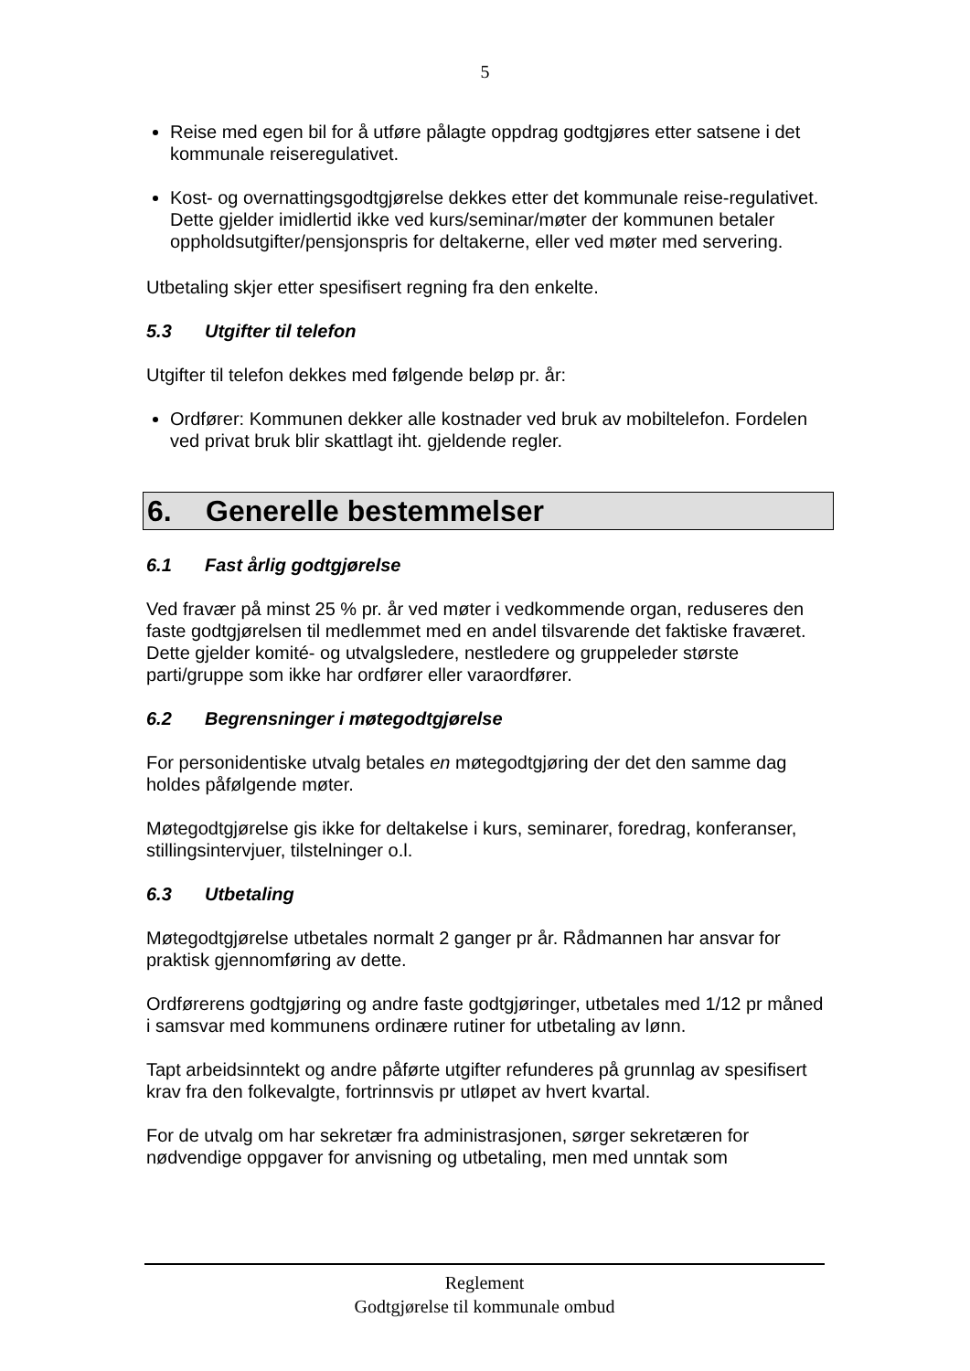5
Reise med egen bil for å utføre pålagte oppdrag godtgjøres etter satsene i det kommunale reiseregulativet.
Kost- og overnattingsgodtgjørelse dekkes etter det kommunale reise-regulativet. Dette gjelder imidlertid ikke ved kurs/seminar/møter der kommunen betaler oppholdsutgifter/pensjonspris for deltakerne, eller ved møter med servering.
Utbetaling skjer etter spesifisert regning fra den enkelte.
5.3 Utgifter til telefon
Utgifter til telefon dekkes med følgende beløp pr. år:
Ordfører: Kommunen dekker alle kostnader ved bruk av mobiltelefon. Fordelen ved privat bruk blir skattlagt iht. gjeldende regler.
6. Generelle bestemmelser
6.1 Fast årlig godtgjørelse
Ved fravær på minst 25 % pr. år ved møter i vedkommende organ, reduseres den faste godtgjørelsen til medlemmet med en andel tilsvarende det faktiske fraværet. Dette gjelder komité- og utvalgsledere, nestledere og gruppeleder største parti/gruppe som ikke har ordfører eller varaordfører.
6.2 Begrensninger i møtegodtgjørelse
For personidentiske utvalg betales en møtegodtgjøring der det den samme dag holdes påfølgende møter.
Møtegodtgjørelse gis ikke for deltakelse i kurs, seminarer, foredrag, konferanser, stillingsintervjuer, tilstelninger o.l.
6.3 Utbetaling
Møtegodtgjørelse utbetales normalt 2 ganger pr år. Rådmannen har ansvar for praktisk gjennomføring av dette.
Ordførerens godtgjøring og andre faste godtgjøringer, utbetales med 1/12 pr måned i samsvar med kommunens ordinære rutiner for utbetaling av lønn.
Tapt arbeidsinntekt og andre påførte utgifter refunderes på grunnlag av spesifisert krav fra den folkevalgte, fortrinnsvis pr utløpet av hvert kvartal.
For de utvalg om har sekretær fra administrasjonen, sørger sekretæren for nødvendige oppgaver for anvisning og utbetaling, men med unntak som
Reglement
Godtgjørelse til kommunale ombud